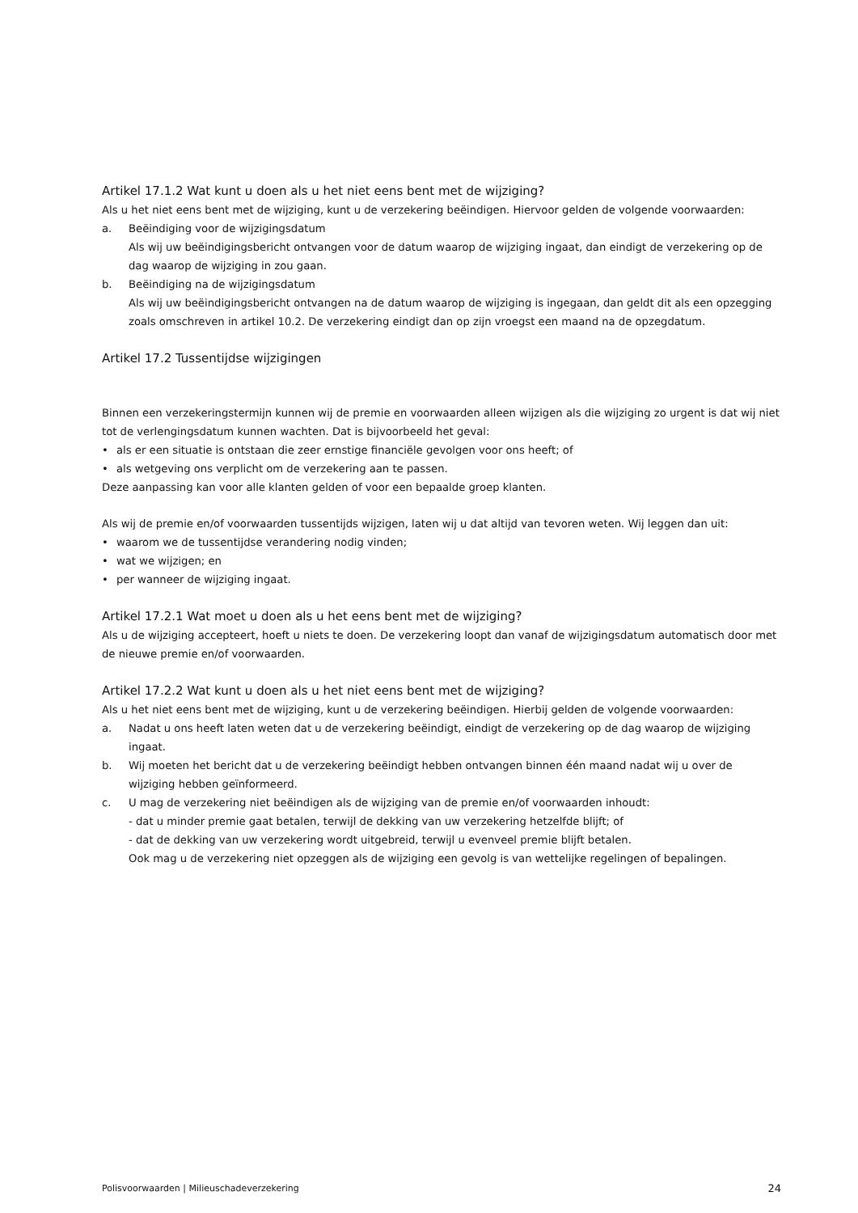Artikel 17.1.2 Wat kunt u doen als u het niet eens bent met de wijziging?
Als u het niet eens bent met de wijziging, kunt u de verzekering beëindigen. Hiervoor gelden de volgende voorwaarden:
a. Beëindiging voor de wijzigingsdatum
Als wij uw beëindigingsbericht ontvangen voor de datum waarop de wijziging ingaat, dan eindigt de verzekering op de dag waarop de wijziging in zou gaan.
b. Beëindiging na de wijzigingsdatum
Als wij uw beëindigingsbericht ontvangen na de datum waarop de wijziging is ingegaan, dan geldt dit als een opzegging zoals omschreven in artikel 10.2. De verzekering eindigt dan op zijn vroegst een maand na de opzegdatum.
Artikel 17.2 Tussentijdse wijzigingen
Binnen een verzekeringstermijn kunnen wij de premie en voorwaarden alleen wijzigen als die wijziging zo urgent is dat wij niet tot de verlengingsdatum kunnen wachten. Dat is bijvoorbeeld het geval:
• als er een situatie is ontstaan die zeer ernstige financiële gevolgen voor ons heeft; of
• als wetgeving ons verplicht om de verzekering aan te passen.
Deze aanpassing kan voor alle klanten gelden of voor een bepaalde groep klanten.
Als wij de premie en/of voorwaarden tussentijds wijzigen, laten wij u dat altijd van tevoren weten. Wij leggen dan uit:
• waarom we de tussentijdse verandering nodig vinden;
• wat we wijzigen; en
• per wanneer de wijziging ingaat.
Artikel 17.2.1 Wat moet u doen als u het eens bent met de wijziging?
Als u de wijziging accepteert, hoeft u niets te doen. De verzekering loopt dan vanaf de wijzigingsdatum automatisch door met de nieuwe premie en/of voorwaarden.
Artikel 17.2.2 Wat kunt u doen als u het niet eens bent met de wijziging?
Als u het niet eens bent met de wijziging, kunt u de verzekering beëindigen. Hierbij gelden de volgende voorwaarden:
a. Nadat u ons heeft laten weten dat u de verzekering beëindigt, eindigt de verzekering op de dag waarop de wijziging ingaat.
b. Wij moeten het bericht dat u de verzekering beëindigt hebben ontvangen binnen één maand nadat wij u over de wijziging hebben geïnformeerd.
c. U mag de verzekering niet beëindigen als de wijziging van de premie en/of voorwaarden inhoudt:
- dat u minder premie gaat betalen, terwijl de dekking van uw verzekering hetzelfde blijft; of
- dat de dekking van uw verzekering wordt uitgebreid, terwijl u evenveel premie blijft betalen.
Ook mag u de verzekering niet opzeggen als de wijziging een gevolg is van wettelijke regelingen of bepalingen.
Polisvoorwaarden | Milieuschadeverzekering 24